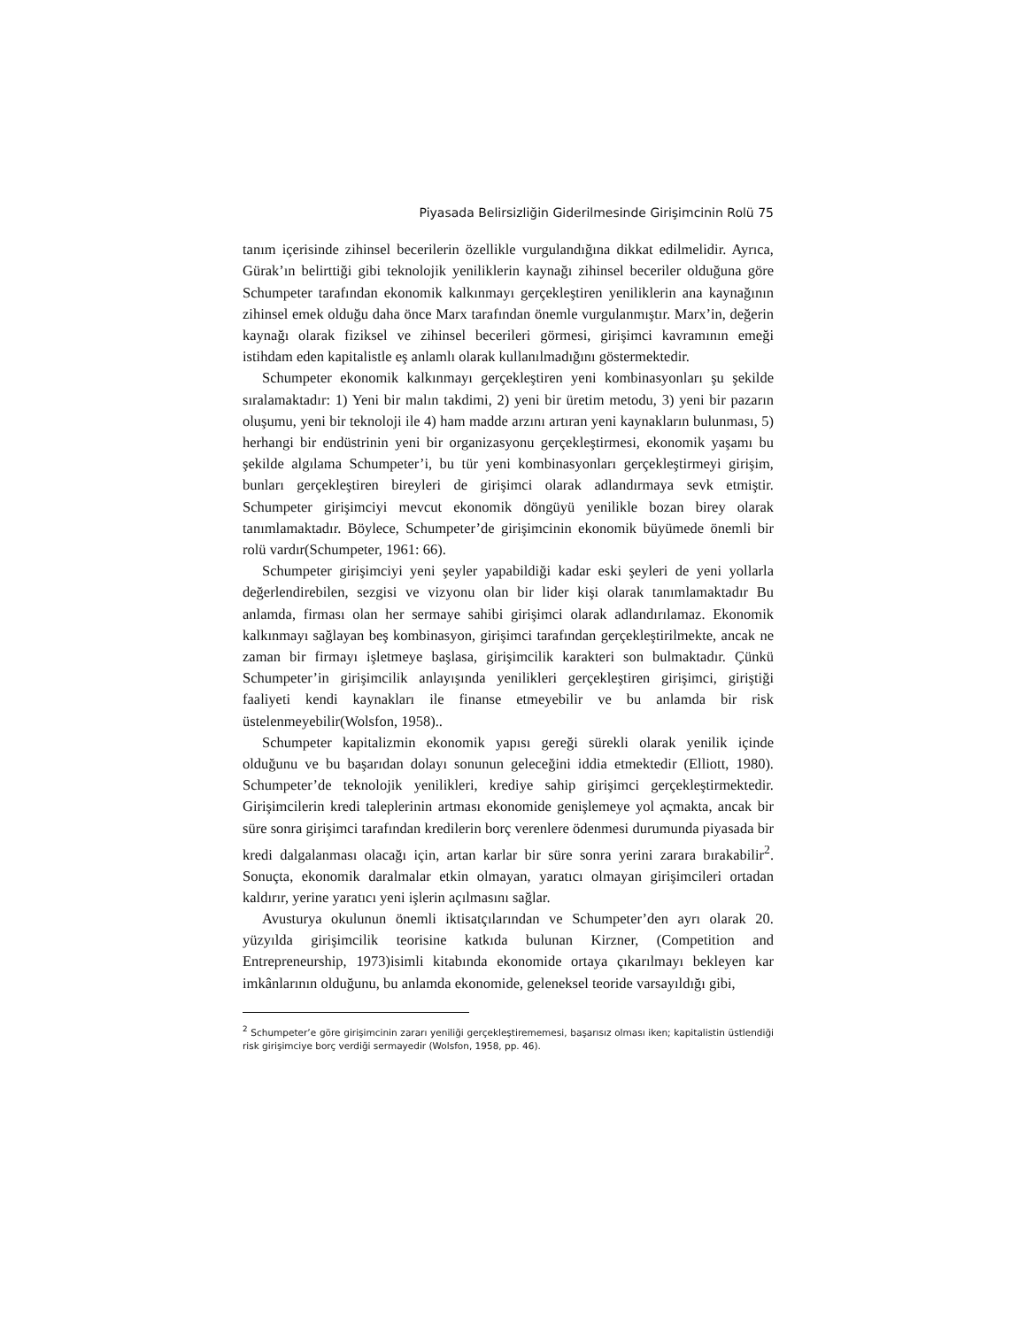Piyasada Belirsizliğin Giderilmesinde Girişimcinin Rolü 75
tanım içerisinde zihinsel becerilerin özellikle vurgulandığına dikkat edilmelidir. Ayrıca, Gürak’ın belirttiği gibi teknolojik yeniliklerin kaynağı zihinsel beceriler olduğuna göre Schumpeter tarafından ekonomik kalkınmayı gerçekleştiren yeniliklerin ana kaynağının zihinsel emek olduğu daha önce Marx tarafından önemle vurgulanmıştır. Marx’in, değerin kaynağı olarak fiziksel ve zihinsel becerileri görmesi, girişimci kavramının emeği istihdam eden kapitalistle eş anlamlı olarak kullanılmadığını göstermektedir.
Schumpeter ekonomik kalkınmayı gerçekleştiren yeni kombinasyonları şu şekilde sıralamaktadır: 1) Yeni bir malın takdimi, 2) yeni bir üretim metodu, 3) yeni bir pazarın oluşumu, yeni bir teknoloji ile 4) ham madde arzını artıran yeni kaynakların bulunması, 5) herhangi bir endüstrinin yeni bir organizasyonu gerçekleştirmesi, ekonomik yaşamı bu şekilde algılama Schumpeter’i, bu tür yeni kombinasyonları gerçekleştirmeyi girişim, bunları gerçekleştiren bireyleri de girişimci olarak adlandırmaya sevk etmiştir. Schumpeter girişimciyi mevcut ekonomik döngüyü yenilikle bozan birey olarak tanımlamaktadır. Böylece, Schumpeter’de girişimcinin ekonomik büyümede önemli bir rolü vardır(Schumpeter, 1961: 66).
Schumpeter girişimciyi yeni şeyler yapabildiği kadar eski şeyleri de yeni yollarla değerlendirebilen, sezgisi ve vizyonu olan bir lider kişi olarak tanımlamaktadır Bu anlamda, firması olan her sermaye sahibi girişimci olarak adlandırılamaz. Ekonomik kalkınmayı sağlayan beş kombinasyon, girişimci tarafından gerçekleştirilmekte, ancak ne zaman bir firmayı işletmeye başlasa, girişimcilik karakteri son bulmaktadır. Çünkü Schumpeter’in girişimcilik anlayışında yenilikleri gerçekleştiren girişimci, giriştiği faaliyeti kendi kaynakları ile finanse etmeyebilir ve bu anlamda bir risk üstelenmeyebilir(Wolsfon, 1958)..
Schumpeter kapitalizmin ekonomik yapısı gereği sürekli olarak yenilik içinde olduğunu ve bu başarıdan dolayı sonunun geleceğini iddia etmektedir (Elliott, 1980). Schumpeter’de teknolojik yenilikleri, krediye sahip girişimci gerçekleştirmektedir. Girişimcilerin kredi taleplerinin artması ekonomide genişlemeye yol açmakta, ancak bir süre sonra girişimci tarafından kredilerin borç verenlere ödenmesi durumunda piyasada bir kredi dalgalanması olacağı için, artan karlar bir süre sonra yerini zarara bırakabilir<sup>2</sup>. Sonuçta, ekonomik daralmalar etkin olmayan, yaratıcı olmayan girişimcileri ortadan kaldırır, yerine yaratıcı yeni işlerin açılmasını sağlar.
Avusturya okulunun önemli iktisatçılarından ve Schumpeter’den ayrı olarak 20. yüzyılda girişimcilik teorisine katkıda bulunan Kirzner, (Competition and Entrepreneurship, 1973)isimli kitabında ekonomide ortaya çıkarılmayı bekleyen kar imkânlarının olduğunu, bu anlamda ekonomide, geleneksel teoride varsayıldığı gibi,
<sup>2</sup> Schumpeter’e göre girişimcinin zararı yeniliği gerçekleştirememesi, başarısız olması iken; kapitalistin üstlendiği risk girişimciye borç verdiği sermayedir (Wolsfon, 1958, pp. 46).